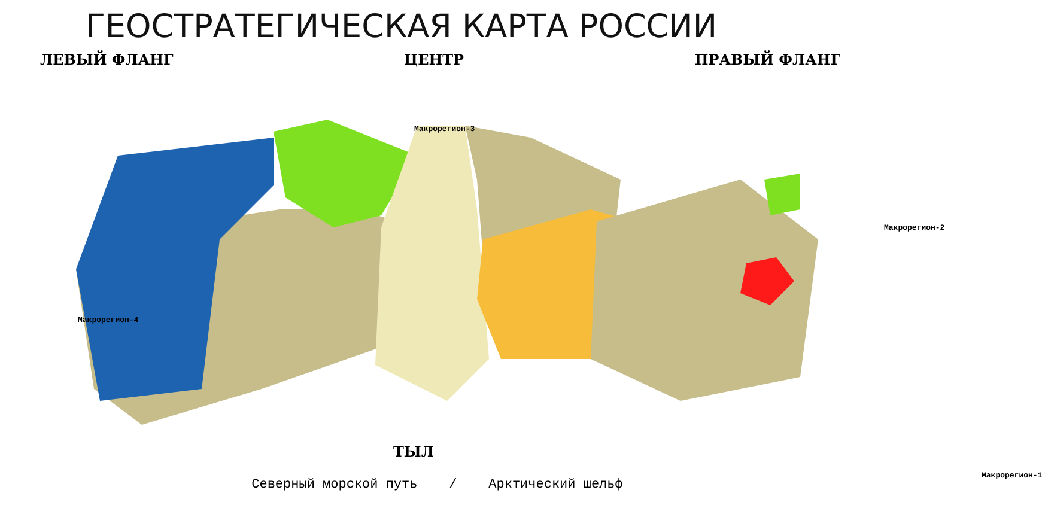ГЕОСТРАТЕГИЧЕСКАЯ КАРТА РОССИИ
ЛЕВЫЙ ФЛАНГ ЦЕНТР ПРАВЫЙ ФЛАНГ
Макрорегион-3
Макрорегион-2
Макрорегион-4
Макрорегион-1
ТЫЛ
Северный морской путь / Арктический шельф